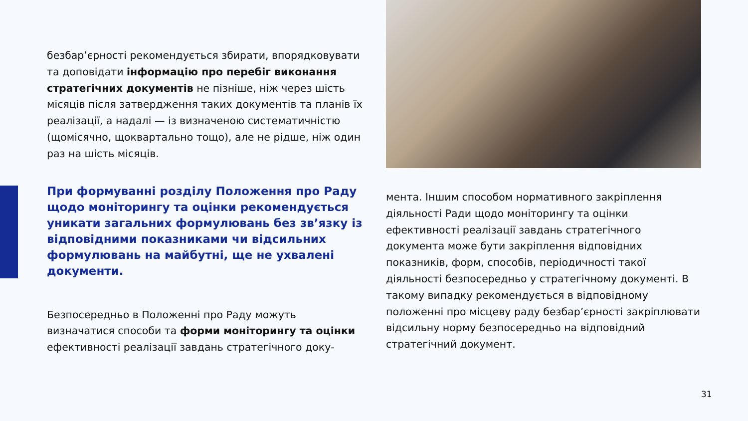безбар’єрності рекомендується збирати, впорядковувати та доповідати інформацію про перебіг виконання стратегічних документів не пізніше, ніж через шість місяців після затвердження таких документів та планів їх реалізації, а надалі — із визначеною систематичністю (щомісячно, щоквартально тощо), але не рідше, ніж один раз на шість місяців.
При формуванні розділу Положення про Раду щодо моніторингу та оцінки рекомендується уникати загальних формулювань без зв’язку із відповідними показниками чи відсильних формулювань на майбутні, ще не ухвалені документи.
Безпосередньо в Положенні про Раду можуть визначатися способи та форми моніторингу та оцінки ефективності реалізації завдань стратегічного доку-
мента. Іншим способом нормативного закріплення діяльності Ради щодо моніторингу та оцінки ефективності реалізації завдань стратегічного документа може бути закріплення відповідних показників, форм, способів, періодичності такої діяльності безпосередньо у стратегічному документі. В такому випадку рекомендується в відповідному положенні про місцеву раду безбар’єрності закріплювати відсильну норму безпосередньо на відповідний стратегічний документ.
31